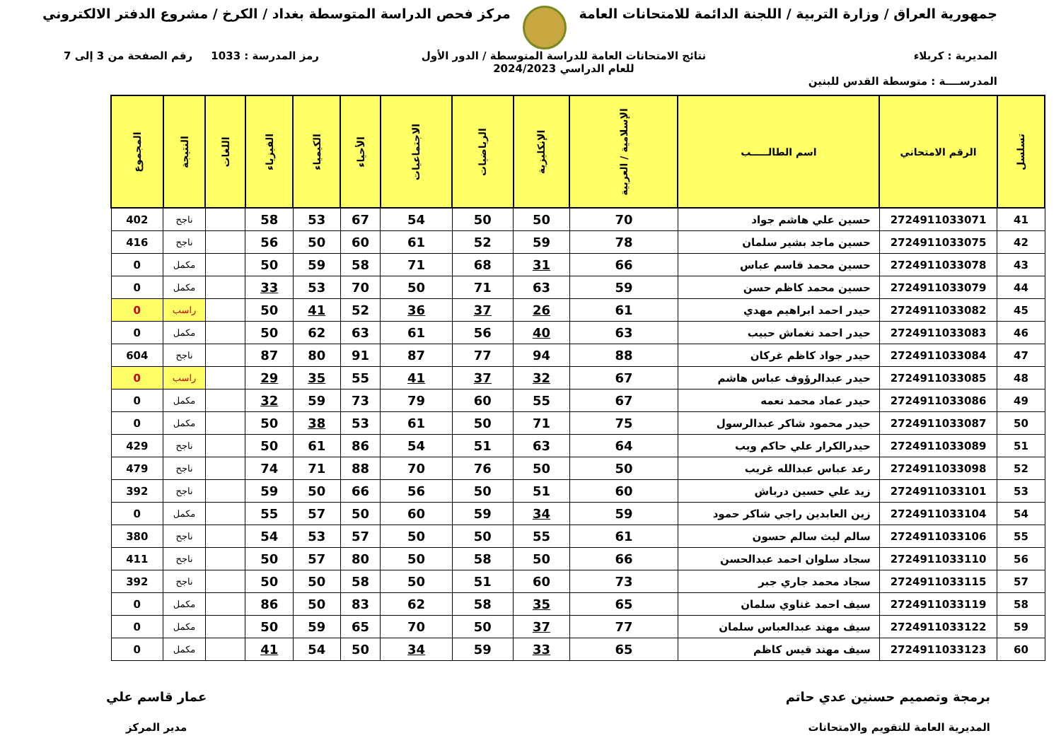جمهورية العراق / وزارة التربية / اللجنة الدائمة للامتحانات العامة
مركز فحص الدراسة المتوسطة بغداد / الكرخ / مشروع الدفتر الالكتروني
المديرية : كربلاء
المدرســــة : متوسطة القدس للبنين
نتائج الامتحانات العامة للدراسة المتوسطة / الدور الأول
للعام الدراسي 2024/2023
رمز المدرسة : 1033 رقم الصفحة من 3 إلى 7
| تسلسل | الرقم الامتحاني | اسم الطالـــــب | الإسلامية / العربية | الإنكليزية | الرياضيات | الاجتماعيات | الأحياء | الكيمياء | الفيزياء | اللغات | النتيجة | المجموع |
| --- | --- | --- | --- | --- | --- | --- | --- | --- | --- | --- | --- | --- |
| 41 | 2724911033071 | حسين علي هاشم جواد | 70 | 50 | 50 | 54 | 67 | 53 | 58 | | ناجح | 402 |
| 42 | 2724911033075 | حسين ماجد بشير سلمان | 78 | 59 | 52 | 61 | 60 | 50 | 56 | | ناجح | 416 |
| 43 | 2724911033078 | حسين محمد قاسم عباس | 66 | 31 | 68 | 71 | 58 | 59 | 50 | | مكمل | 0 |
| 44 | 2724911033079 | حسين محمد كاظم حسن | 59 | 63 | 71 | 50 | 70 | 53 | 33 | | مكمل | 0 |
| 45 | 2724911033082 | حيدر احمد ابراهيم مهدي | 61 | 26 | 37 | 36 | 52 | 41 | 50 | | راسب | 0 |
| 46 | 2724911033083 | حيدر احمد نغماش حبيب | 63 | 40 | 56 | 61 | 63 | 62 | 50 | | مكمل | 0 |
| 47 | 2724911033084 | حيدر جواد كاظم غركان | 88 | 94 | 77 | 87 | 91 | 80 | 87 | | ناجح | 604 |
| 48 | 2724911033085 | حيدر عبدالرؤوف عباس هاشم | 67 | 32 | 37 | 41 | 55 | 35 | 29 | | راسب | 0 |
| 49 | 2724911033086 | حيدر عماد محمد نعمه | 67 | 55 | 60 | 79 | 73 | 59 | 32 | | مكمل | 0 |
| 50 | 2724911033087 | حيدر محمود شاكر عبدالرسول | 75 | 71 | 50 | 61 | 53 | 38 | 50 | | مكمل | 0 |
| 51 | 2724911033089 | حيدرالكرار علي حاكم ويب | 64 | 63 | 51 | 54 | 86 | 61 | 50 | | ناجح | 429 |
| 52 | 2724911033098 | رعد عباس عبدالله غريب | 50 | 50 | 76 | 70 | 88 | 71 | 74 | | ناجح | 479 |
| 53 | 2724911033101 | زيد علي حسين درباش | 60 | 51 | 50 | 56 | 66 | 50 | 59 | | ناجح | 392 |
| 54 | 2724911033104 | زين العابدين راجي شاكر حمود | 59 | 34 | 59 | 60 | 50 | 57 | 55 | | مكمل | 0 |
| 55 | 2724911033106 | سالم ليث سالم حسون | 61 | 55 | 50 | 50 | 57 | 53 | 54 | | ناجح | 380 |
| 56 | 2724911033110 | سجاد سلوان احمد عبدالحسن | 66 | 50 | 58 | 50 | 80 | 57 | 50 | | ناجح | 411 |
| 57 | 2724911033115 | سجاد محمد جاري جبر | 73 | 60 | 51 | 50 | 58 | 50 | 50 | | ناجح | 392 |
| 58 | 2724911033119 | سيف احمد غناوي سلمان | 65 | 35 | 58 | 62 | 83 | 50 | 86 | | مكمل | 0 |
| 59 | 2724911033122 | سيف مهند عبدالعباس سلمان | 77 | 37 | 50 | 70 | 65 | 59 | 50 | | مكمل | 0 |
| 60 | 2724911033123 | سيف مهند قيس كاظم | 65 | 33 | 59 | 34 | 50 | 54 | 41 | | مكمل | 0 |
برمجة وتصميم حسنين عدي حاتم
المديرية العامة للتقويم والامتحانات
عمار قاسم علي
مدير المركز